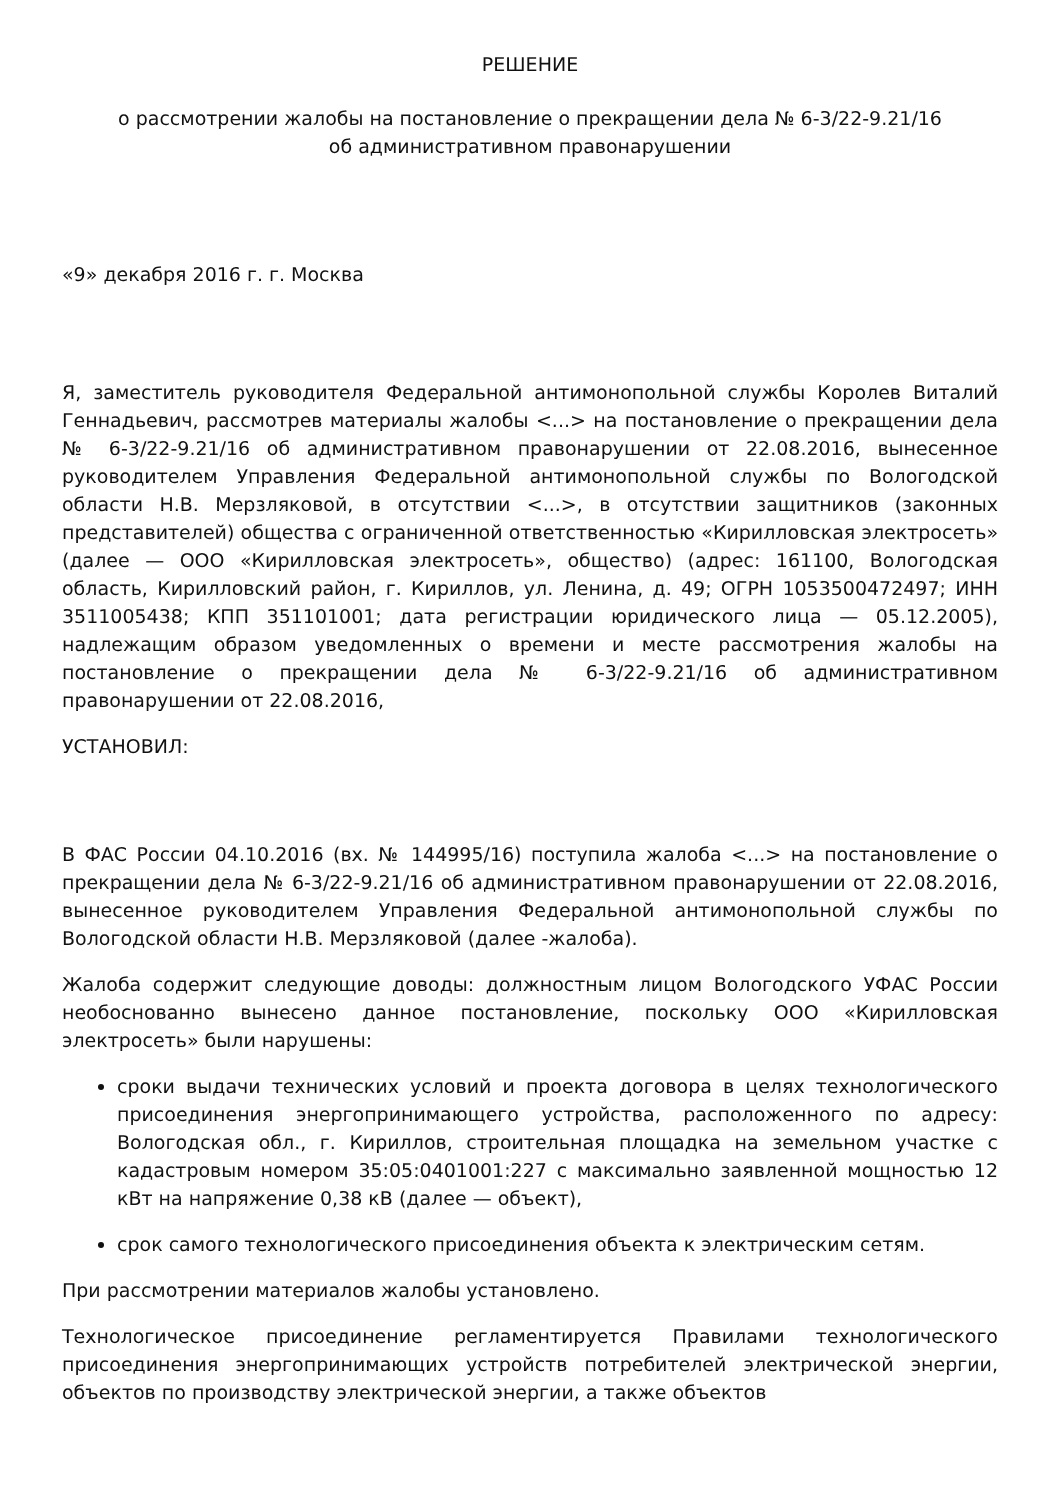РЕШЕНИЕ
о рассмотрении жалобы на постановление о прекращении дела № 6-3/22-9.21/16
об административном правонарушении
«9» декабря 2016 г. г. Москва
Я, заместитель руководителя Федеральной антимонопольной службы Королев Виталий Геннадьевич, рассмотрев материалы жалобы <...> на постановление о прекращении дела № 6-3/22-9.21/16 об административном правонарушении от 22.08.2016, вынесенное руководителем Управления Федеральной антимонопольной службы по Вологодской области Н.В. Мерзляковой, в отсутствии <...>, в отсутствии защитников (законных представителей) общества с ограниченной ответственностью «Кирилловская электросеть» (далее — ООО «Кирилловская электросеть», общество) (адрес: 161100, Вологодская область, Кирилловский район, г. Кириллов, ул. Ленина, д. 49; ОГРН 1053500472497; ИНН 3511005438; КПП 351101001; дата регистрации юридического лица — 05.12.2005), надлежащим образом уведомленных о времени и месте рассмотрения жалобы на постановление о прекращении дела № 6-3/22-9.21/16 об административном правонарушении от 22.08.2016,
УСТАНОВИЛ:
В ФАС России 04.10.2016 (вх. № 144995/16) поступила жалоба <...> на постановление о прекращении дела № 6-3/22-9.21/16 об административном правонарушении от 22.08.2016, вынесенное руководителем Управления Федеральной антимонопольной службы по Вологодской области Н.В. Мерзляковой (далее -жалоба).
Жалоба содержит следующие доводы: должностным лицом Вологодского УФАС России необоснованно вынесено данное постановление, поскольку ООО «Кирилловская электросеть» были нарушены:
сроки выдачи технических условий и проекта договора в целях технологического присоединения энергопринимающего устройства, расположенного по адресу: Вологодская обл., г. Кириллов, строительная площадка на земельном участке с кадастровым номером 35:05:0401001:227 с максимально заявленной мощностью 12 кВт на напряжение 0,38 кВ (далее — объект),
срок самого технологического присоединения объекта к электрическим сетям.
При рассмотрении материалов жалобы установлено.
Технологическое присоединение регламентируется Правилами технологического присоединения энергопринимающих устройств потребителей электрической энергии, объектов по производству электрической энергии, а также объектов